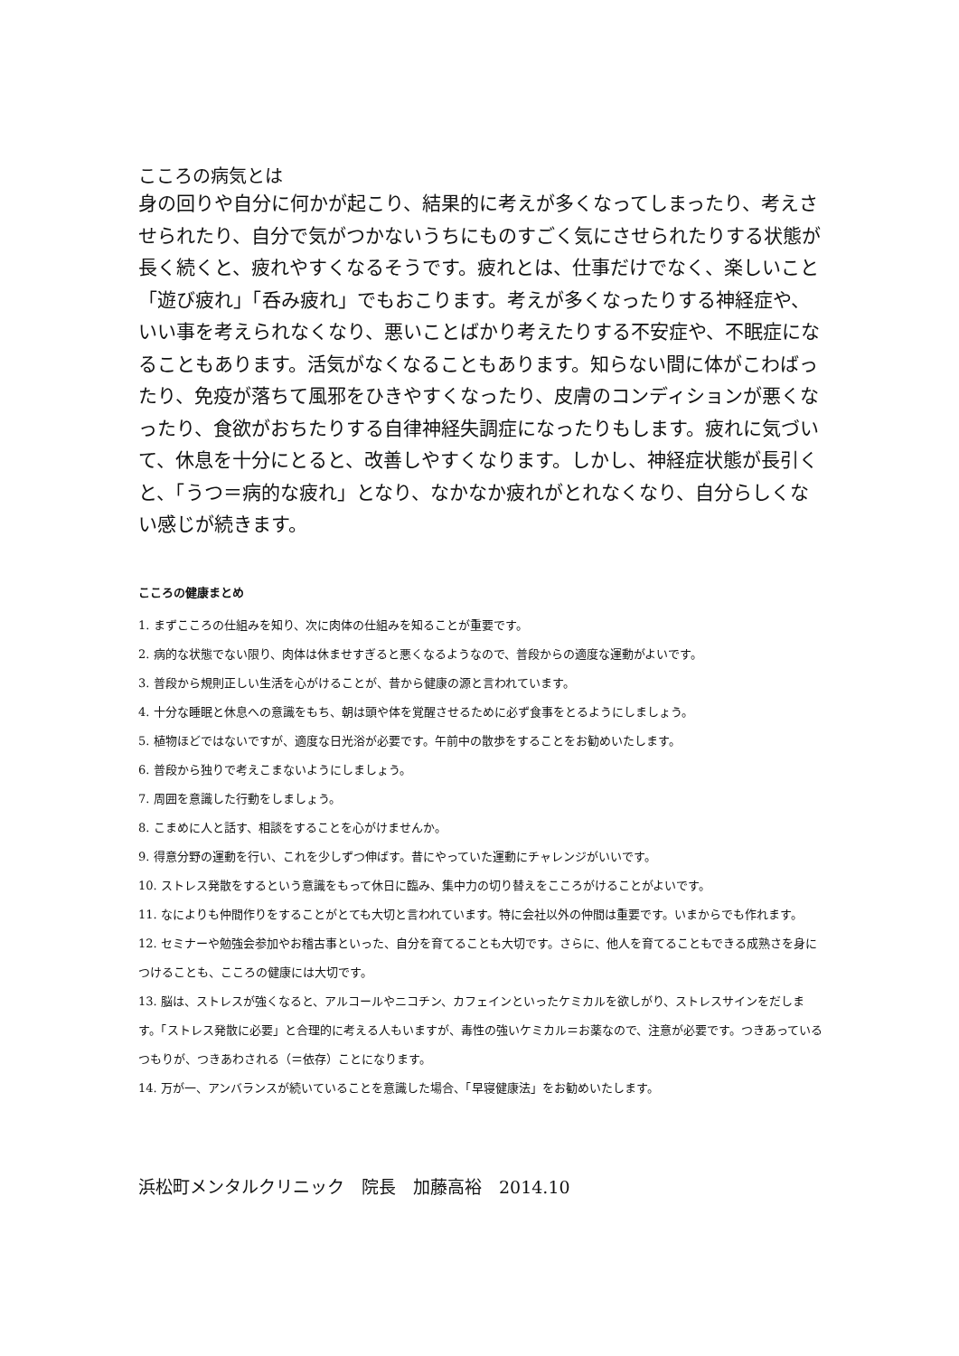こころの病気とは
身の回りや自分に何かが起こり、結果的に考えが多くなってしまったり、考えさせられたり、自分で気がつかないうちにものすごく気にさせられたりする状態が長く続くと、疲れやすくなるそうです。疲れとは、仕事だけでなく、楽しいこと「遊び疲れ」「呑み疲れ」でもおこります。考えが多くなったりする神経症や、いい事を考えられなくなり、悪いことばかり考えたりする不安症や、不眠症になることもあります。活気がなくなることもあります。知らない間に体がこわばったり、免疫が落ちて風邪をひきやすくなったり、皮膚のコンディションが悪くなったり、食欲がおちたりする自律神経失調症になったりもします。疲れに気づいて、休息を十分にとると、改善しやすくなります。しかし、神経症状態が長引くと、「うつ＝病的な疲れ」となり、なかなか疲れがとれなくなり、自分らしくない感じが続きます。
こころの健康まとめ
1. まずこころの仕組みを知り、次に肉体の仕組みを知ることが重要です。
2. 病的な状態でない限り、肉体は休ませすぎると悪くなるようなので、普段からの適度な運動がよいです。
3. 普段から規則正しい生活を心がけることが、昔から健康の源と言われています。
4. 十分な睡眠と休息への意識をもち、朝は頭や体を覚醒させるために必ず食事をとるようにしましょう。
5. 植物ほどではないですが、適度な日光浴が必要です。午前中の散歩をすることをお勧めいたします。
6. 普段から独りで考えこまないようにしましょう。
7. 周囲を意識した行動をしましょう。
8. こまめに人と話す、相談をすることを心がけませんか。
9. 得意分野の運動を行い、これを少しずつ伸ばす。昔にやっていた運動にチャレンジがいいです。
10. ストレス発散をするという意識をもって休日に臨み、集中力の切り替えをこころがけることがよいです。
11. なによりも仲間作りをすることがとても大切と言われています。特に会社以外の仲間は重要です。いまからでも作れます。
12. セミナーや勉強会参加やお稽古事といった、自分を育てることも大切です。さらに、他人を育てることもできる成熟さを身につけることも、こころの健康には大切です。
13. 脳は、ストレスが強くなると、アルコールやニコチン、カフェインといったケミカルを欲しがり、ストレスサインをだします。「ストレス発散に必要」と合理的に考える人もいますが、毒性の強いケミカル＝お薬なので、注意が必要です。つきあっているつもりが、つきあわされる（＝依存）ことになります。
14. 万が一、アンバランスが続いていることを意識した場合、「早寝健康法」をお勧めいたします。
浜松町メンタルクリニック　院長　加藤高裕　2014.10